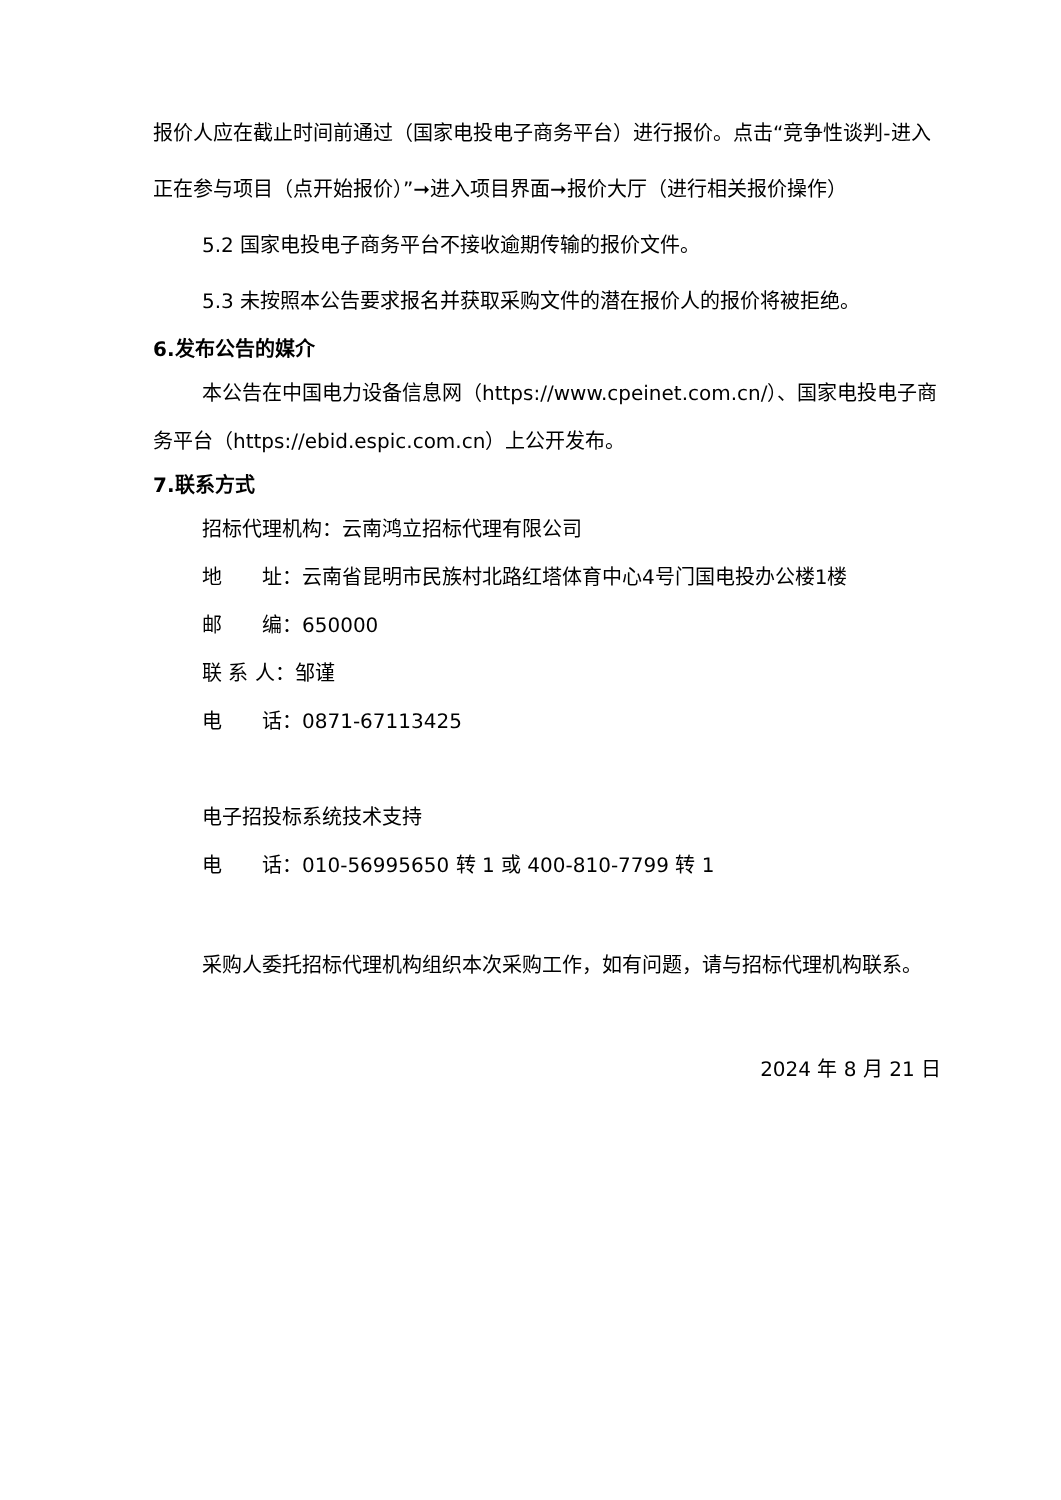报价人应在截止时间前通过（国家电投电子商务平台）进行报价。点击“竞争性谈判-进入正在参与项目（点开始报价）”➞进入项目界面➞报价大厅（进行相关报价操作）
5.2 国家电投电子商务平台不接收逾期传输的报价文件。
5.3 未按照本公告要求报名并获取采购文件的潜在报价人的报价将被拒绝。
6.发布公告的媒介
本公告在中国电力设备信息网（https://www.cpeinet.com.cn/）、国家电投电子商务平台（https://ebid.espic.com.cn）上公开发布。
7.联系方式
招标代理机构：云南鸿立招标代理有限公司
地　　址：云南省昆明市民族村北路红塔体育中心4号门国电投办公楼1楼
邮　　编：650000
联 系 人：邹谨
电　　话：0871-67113425
电子招投标系统技术支持
电　　话：010-56995650 转 1 或 400-810-7799 转 1
采购人委托招标代理机构组织本次采购工作，如有问题，请与招标代理机构联系。
2024 年 8 月 21 日